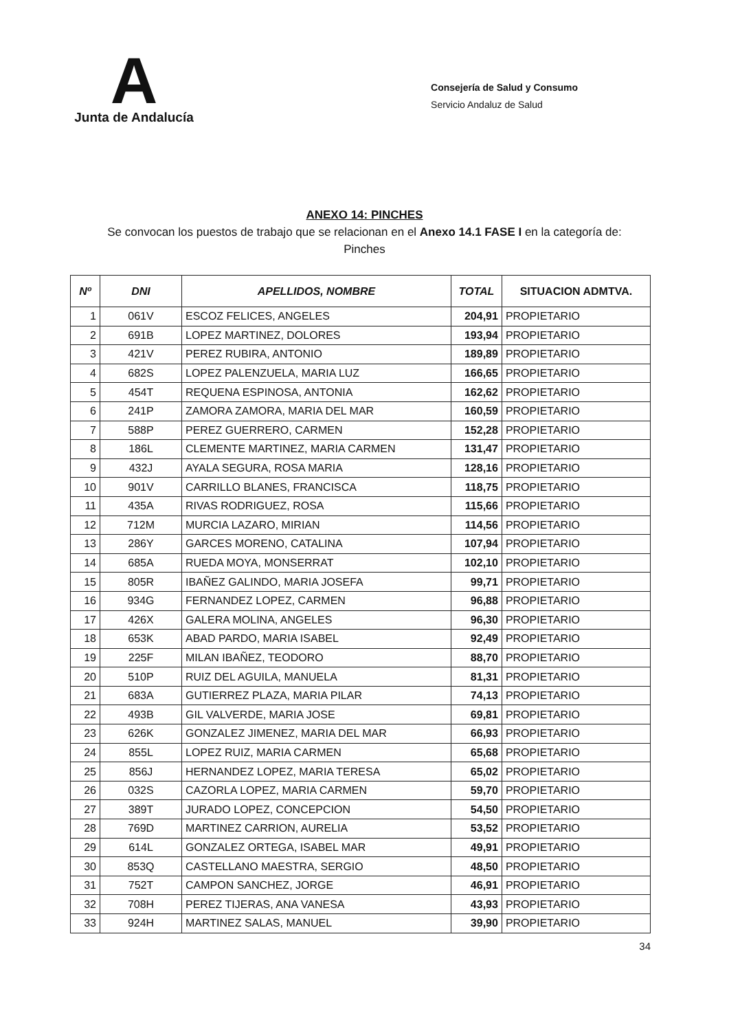A
Junta de Andalucía
Consejería de Salud y Consumo
Servicio Andaluz de Salud
ANEXO 14: PINCHES
Se convocan los puestos de trabajo que se relacionan en el Anexo 14.1 FASE I en la categoría de:
Pinches
| Nº | DNI | APELLIDOS, NOMBRE | TOTAL | SITUACION ADMTVA. |
| --- | --- | --- | --- | --- |
| 1 | 061V | ESCOZ FELICES, ANGELES | 204,91 | PROPIETARIO |
| 2 | 691B | LOPEZ MARTINEZ, DOLORES | 193,94 | PROPIETARIO |
| 3 | 421V | PEREZ RUBIRA, ANTONIO | 189,89 | PROPIETARIO |
| 4 | 682S | LOPEZ PALENZUELA, MARIA LUZ | 166,65 | PROPIETARIO |
| 5 | 454T | REQUENA ESPINOSA, ANTONIA | 162,62 | PROPIETARIO |
| 6 | 241P | ZAMORA ZAMORA, MARIA DEL MAR | 160,59 | PROPIETARIO |
| 7 | 588P | PEREZ GUERRERO, CARMEN | 152,28 | PROPIETARIO |
| 8 | 186L | CLEMENTE MARTINEZ, MARIA CARMEN | 131,47 | PROPIETARIO |
| 9 | 432J | AYALA SEGURA, ROSA MARIA | 128,16 | PROPIETARIO |
| 10 | 901V | CARRILLO BLANES, FRANCISCA | 118,75 | PROPIETARIO |
| 11 | 435A | RIVAS RODRIGUEZ, ROSA | 115,66 | PROPIETARIO |
| 12 | 712M | MURCIA LAZARO, MIRIAN | 114,56 | PROPIETARIO |
| 13 | 286Y | GARCES MORENO, CATALINA | 107,94 | PROPIETARIO |
| 14 | 685A | RUEDA MOYA, MONSERRAT | 102,10 | PROPIETARIO |
| 15 | 805R | IBAÑEZ GALINDO, MARIA JOSEFA | 99,71 | PROPIETARIO |
| 16 | 934G | FERNANDEZ LOPEZ, CARMEN | 96,88 | PROPIETARIO |
| 17 | 426X | GALERA MOLINA, ANGELES | 96,30 | PROPIETARIO |
| 18 | 653K | ABAD PARDO, MARIA ISABEL | 92,49 | PROPIETARIO |
| 19 | 225F | MILAN IBAÑEZ, TEODORO | 88,70 | PROPIETARIO |
| 20 | 510P | RUIZ DEL AGUILA, MANUELA | 81,31 | PROPIETARIO |
| 21 | 683A | GUTIERREZ PLAZA, MARIA PILAR | 74,13 | PROPIETARIO |
| 22 | 493B | GIL VALVERDE, MARIA JOSE | 69,81 | PROPIETARIO |
| 23 | 626K | GONZALEZ JIMENEZ, MARIA DEL MAR | 66,93 | PROPIETARIO |
| 24 | 855L | LOPEZ RUIZ, MARIA CARMEN | 65,68 | PROPIETARIO |
| 25 | 856J | HERNANDEZ LOPEZ, MARIA TERESA | 65,02 | PROPIETARIO |
| 26 | 032S | CAZORLA LOPEZ, MARIA CARMEN | 59,70 | PROPIETARIO |
| 27 | 389T | JURADO LOPEZ, CONCEPCION | 54,50 | PROPIETARIO |
| 28 | 769D | MARTINEZ CARRION, AURELIA | 53,52 | PROPIETARIO |
| 29 | 614L | GONZALEZ ORTEGA, ISABEL MAR | 49,91 | PROPIETARIO |
| 30 | 853Q | CASTELLANO MAESTRA, SERGIO | 48,50 | PROPIETARIO |
| 31 | 752T | CAMPON SANCHEZ, JORGE | 46,91 | PROPIETARIO |
| 32 | 708H | PEREZ TIJERAS, ANA VANESA | 43,93 | PROPIETARIO |
| 33 | 924H | MARTINEZ SALAS, MANUEL | 39,90 | PROPIETARIO |
34